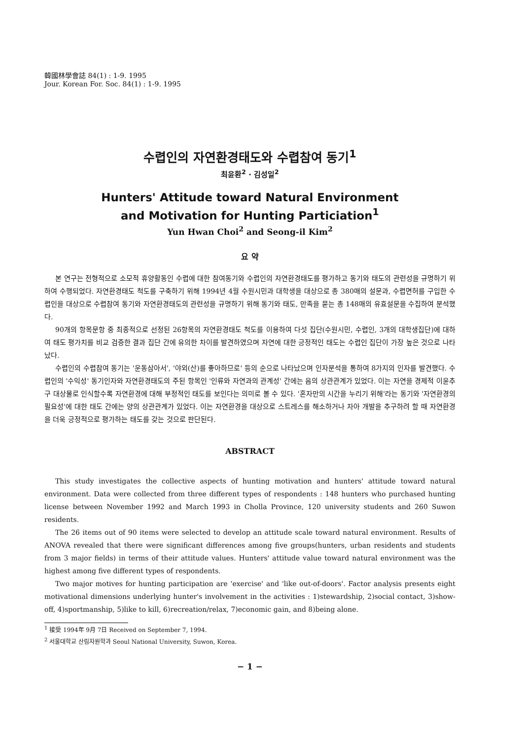韓國林學會誌 84(1) : 1-9. 1995
Jour. Korean For. Soc. 84(1) : 1-9. 1995
수렵인의 자연환경태도와 수렵참여 동기<sup>1</sup>
최윤환<sup>2</sup> · 김성일<sup>2</sup>
Hunters' Attitude toward Natural Environment
and Motivation for Hunting Particiation<sup>1</sup>
Yun Hwan Choi<sup>2</sup> and Seong-il Kim<sup>2</sup>
요 약
본 연구는 전형적으로 소모적 휴양활동인 수렵에 대한 참여동기와 수렵인의 자연환경태도를 평가하고 동기와 태도의 관련성을 규명하기 위하여 수행되었다. 자연환경태도 척도를 구축하기 위해 1994년 4월 수원시민과 대학생을 대상으로 총 380매의 설문과, 수렵면허를 구입한 수렵인을 대상으로 수렵참여 동기와 자연환경태도의 관련성을 규명하기 위해 동기와 태도, 만족을 묻는 총 148매의 유효설문을 수집하여 분석했다.
90개의 항목문항 중 최종적으로 선정된 26항목의 자연환경태도 척도를 이용하여 다섯 집단(수원시민, 수렵인, 3개의 대학생집단)에 대하여 태도 평가치를 비교 검증한 결과 집단 간에 유의한 차이를 발견하였으며 자연에 대한 긍정적인 태도는 수렵인 집단이 가장 높은 것으로 나타났다.
수렵인의 수렵참여 동기는 '운동삼아서', '야외(산)를 좋아하므로' 등의 순으로 나타났으며 인자분석을 통하여 8가지의 인자를 발견했다. 수렵인의 '수익성' 동기인자와 자연환경태도의 주된 항목인 '인류와 자연과의 관계성' 간에는 음의 상관관계가 있었다. 이는 자연을 경제적 이윤추구 대상물로 인식할수록 자연환경에 대해 부정적인 태도를 보인다는 의미로 볼 수 있다. '혼자만의 시간을 누리기 위해'라는 동기와 '자연환경의 필요성'에 대한 태도 간에는 양의 상관관계가 있었다. 이는 자연환경을 대상으로 스트레스를 해소하거나 자아 개발을 추구하려 할 때 자연환경을 더욱 긍정적으로 평가하는 태도를 갖는 것으로 판단된다.
ABSTRACT
This study investigates the collective aspects of hunting motivation and hunters' attitude toward natural environment. Data were collected from three different types of respondents : 148 hunters who purchased hunting license between November 1992 and March 1993 in Cholla Province, 120 university students and 260 Suwon residents.
The 26 items out of 90 items were selected to develop an attitude scale toward natural environment. Results of ANOVA revealed that there were significant differences among five groups(hunters, urban residents and students from 3 major fields) in terms of their attitude values. Hunters' attitude value toward natural environment was the highest among five different types of respondents.
Two major motives for hunting participation are 'exercise' and 'like out-of-doors'. Factor analysis presents eight motivational dimensions underlying hunter's involvement in the activities : 1)stewardship, 2)social contact, 3)show-off, 4)sportmanship, 5)like to kill, 6)recreation/relax, 7)economic gain, and 8)being alone.
<sup>1</sup> 接受 1994年 9月 7日 Received on September 7, 1994.
<sup>2</sup> 서울대학교 산림자원학과 Seoul National University, Suwon, Korea.
− 1 −